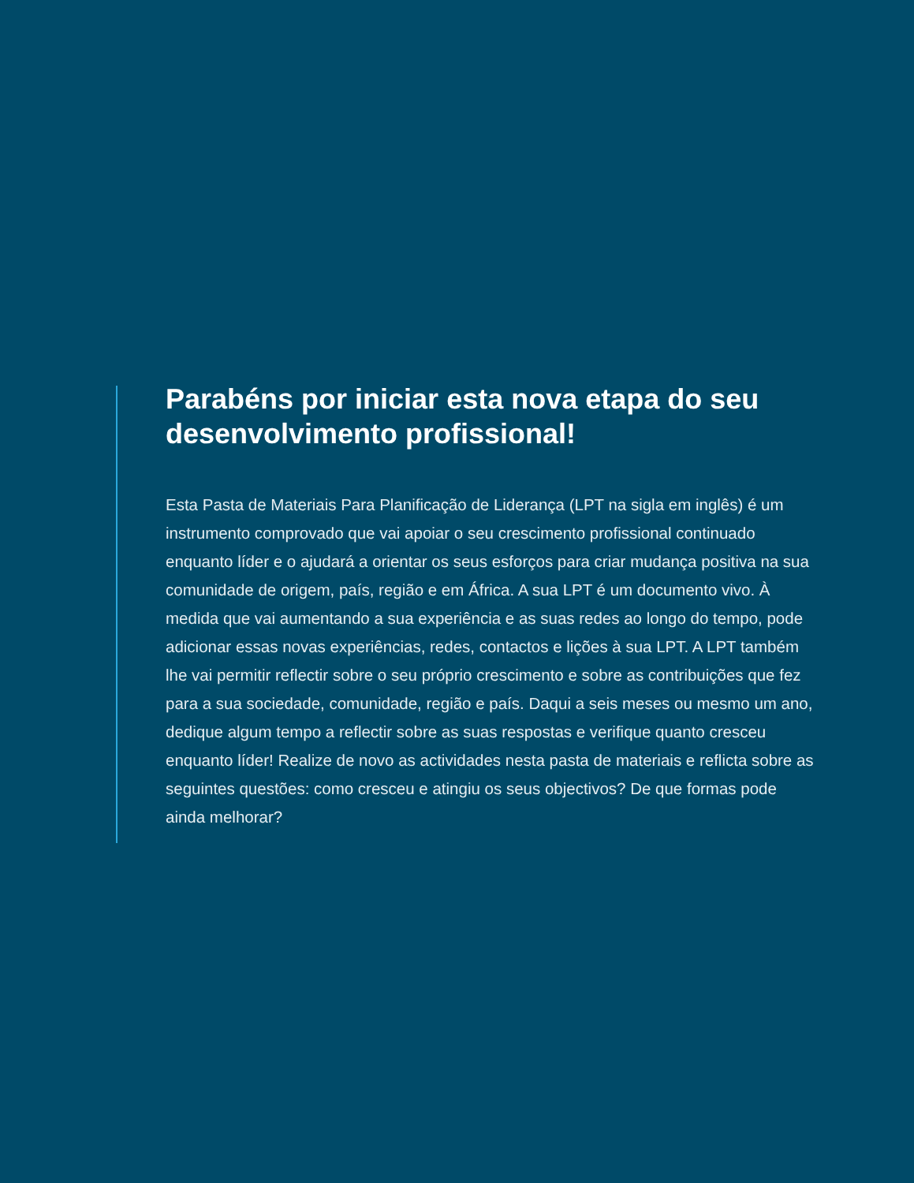Parabéns por iniciar esta nova etapa do seu desenvolvimento profissional!
Esta Pasta de Materiais Para Planificação de Liderança (LPT na sigla em inglês) é um instrumento comprovado que vai apoiar o seu crescimento profissional continuado enquanto líder e o ajudará a orientar os seus esforços para criar mudança positiva na sua comunidade de origem, país, região e em África. A sua LPT é um documento vivo. À medida que vai aumentando a sua experiência e as suas redes ao longo do tempo, pode adicionar essas novas experiências, redes, contactos e lições à sua LPT. A LPT também lhe vai permitir reflectir sobre o seu próprio crescimento e sobre as contribuições que fez para a sua sociedade, comunidade, região e país. Daqui a seis meses ou mesmo um ano, dedique algum tempo a reflectir sobre as suas respostas e verifique quanto cresceu enquanto líder! Realize de novo as actividades nesta pasta de materiais e reflicta sobre as seguintes questões: como cresceu e atingiu os seus objectivos? De que formas pode ainda melhorar?